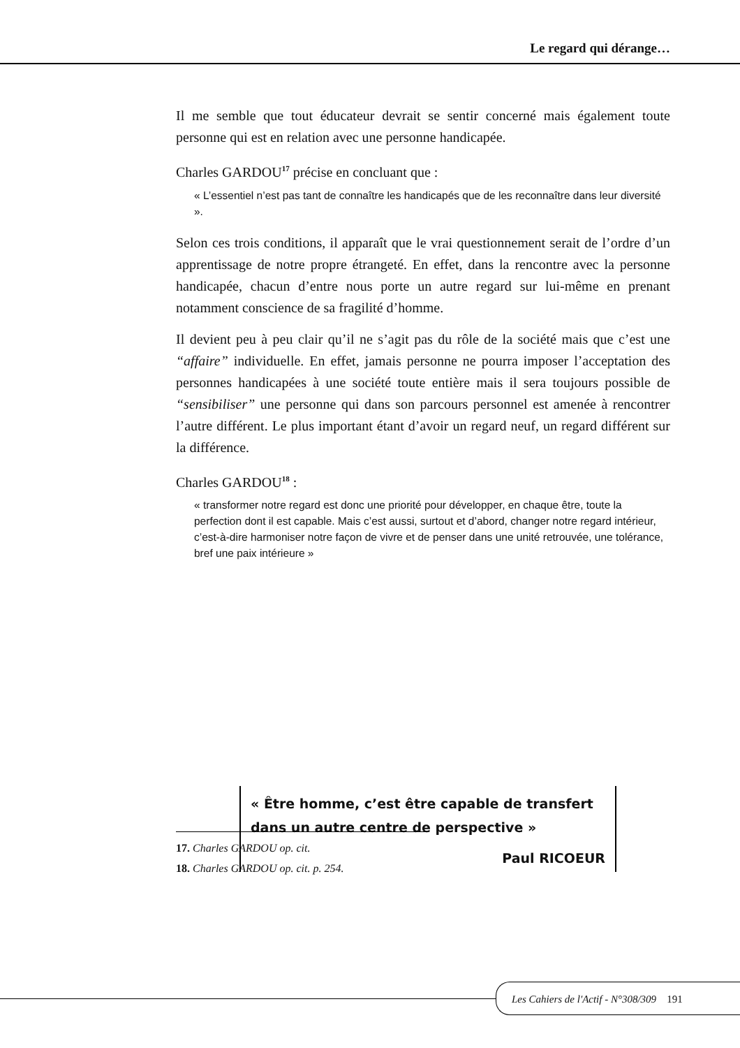Le regard qui dérange…
Il me semble que tout éducateur devrait se sentir concerné mais également toute personne qui est en relation avec une personne handicapée.
Charles GARDOU<sup>17</sup> précise en concluant que :
« L’essentiel n’est pas tant de connaître les handicapés que de les reconnaître dans leur diversité ».
Selon ces trois conditions, il apparaît que le vrai questionnement serait de l’ordre d’un apprentissage de notre propre étrangeté. En effet, dans la rencontre avec la personne handicapée, chacun d’entre nous porte un autre regard sur lui-même en prenant notamment conscience de sa fragilité d’homme.
Il devient peu à peu clair qu’il ne s’agit pas du rôle de la société mais que c’est une “affaire” individuelle. En effet, jamais personne ne pourra imposer l’acceptation des personnes handicapées à une société toute entière mais il sera toujours possible de “sensibiliser” une personne qui dans son parcours personnel est amenée à rencontrer l’autre différent. Le plus important étant d’avoir un regard neuf, un regard différent sur la différence.
Charles GARDOU<sup>18</sup> :
« transformer notre regard est donc une priorité pour développer, en chaque être, toute la perfection dont il est capable. Mais c’est aussi, surtout et d’abord, changer notre regard intérieur, c’est-à-dire harmoniser notre façon de vivre et de penser dans une unité retrouvée, une tolérance, bref une paix intérieure »
« Être homme, c’est être capable de transfert dans un autre centre de perspective »
Paul RICOEUR
17. Charles GARDOU op. cit.
18. Charles GARDOU op. cit. p. 254.
Les Cahiers de l'Actif - N°308/309 191